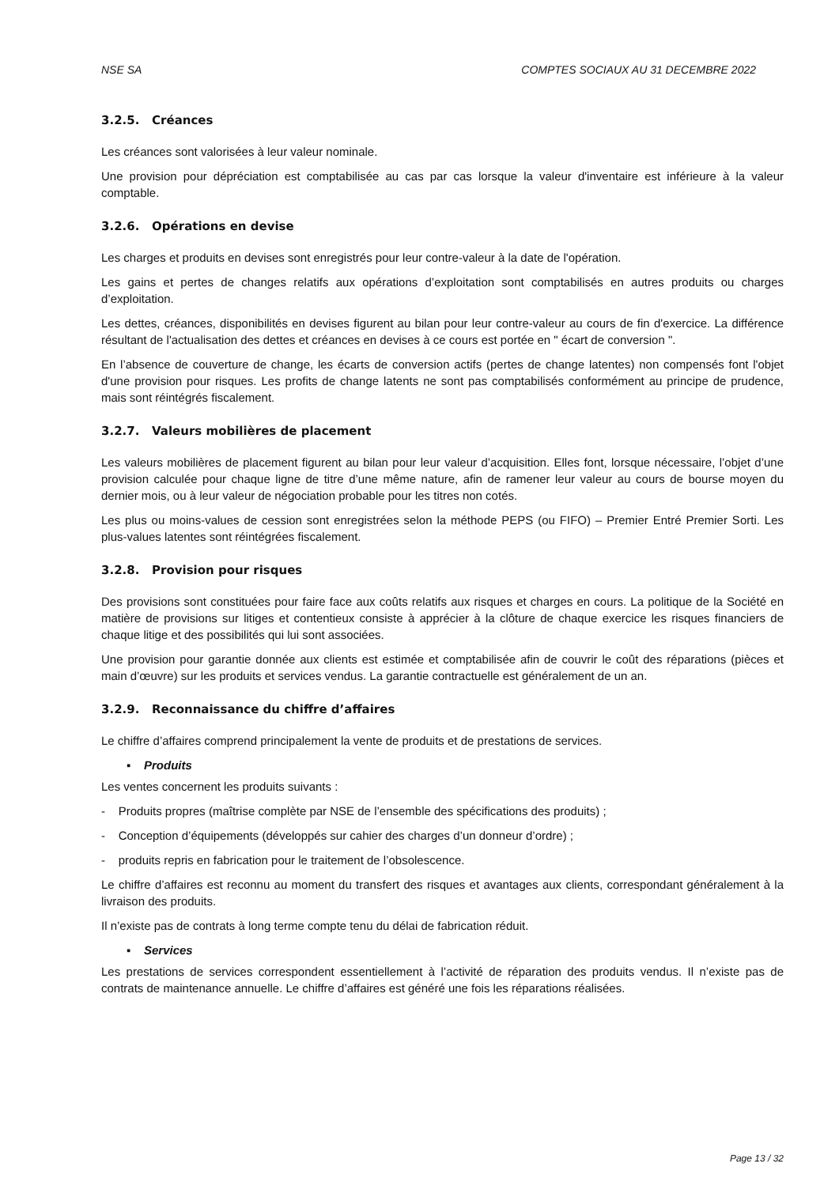NSE SA COMPTES SOCIAUX AU 31 DECEMBRE 2022
3.2.5. Créances
Les créances sont valorisées à leur valeur nominale.
Une provision pour dépréciation est comptabilisée au cas par cas lorsque la valeur d'inventaire est inférieure à la valeur comptable.
3.2.6. Opérations en devise
Les charges et produits en devises sont enregistrés pour leur contre-valeur à la date de l'opération.
Les gains et pertes de changes relatifs aux opérations d’exploitation sont comptabilisés en autres produits ou charges d’exploitation.
Les dettes, créances, disponibilités en devises figurent au bilan pour leur contre-valeur au cours de fin d'exercice. La différence résultant de l'actualisation des dettes et créances en devises à ce cours est portée en " écart de conversion ".
En l’absence de couverture de change, les écarts de conversion actifs (pertes de change latentes) non compensés font l'objet d'une provision pour risques. Les profits de change latents ne sont pas comptabilisés conformément au principe de prudence, mais sont réintégrés fiscalement.
3.2.7. Valeurs mobilières de placement
Les valeurs mobilières de placement figurent au bilan pour leur valeur d’acquisition. Elles font, lorsque nécessaire, l’objet d’une provision calculée pour chaque ligne de titre d’une même nature, afin de ramener leur valeur au cours de bourse moyen du dernier mois, ou à leur valeur de négociation probable pour les titres non cotés.
Les plus ou moins-values de cession sont enregistrées selon la méthode PEPS (ou FIFO) – Premier Entré Premier Sorti. Les plus-values latentes sont réintégrées fiscalement.
3.2.8. Provision pour risques
Des provisions sont constituées pour faire face aux coûts relatifs aux risques et charges en cours. La politique de la Société en matière de provisions sur litiges et contentieux consiste à apprécier à la clôture de chaque exercice les risques financiers de chaque litige et des possibilités qui lui sont associées.
Une provision pour garantie donnée aux clients est estimée et comptabilisée afin de couvrir le coût des réparations (pièces et main d’œuvre) sur les produits et services vendus. La garantie contractuelle est généralement de un an.
3.2.9. Reconnaissance du chiffre d’affaires
Le chiffre d’affaires comprend principalement la vente de produits et de prestations de services.
▪ Produits
Les ventes concernent les produits suivants :
- Produits propres (maîtrise complète par NSE de l’ensemble des spécifications des produits) ;
- Conception d’équipements (développés sur cahier des charges d’un donneur d’ordre) ;
- produits repris en fabrication pour le traitement de l’obsolescence.
Le chiffre d’affaires est reconnu au moment du transfert des risques et avantages aux clients, correspondant généralement à la livraison des produits.
Il n’existe pas de contrats à long terme compte tenu du délai de fabrication réduit.
▪ Services
Les prestations de services correspondent essentiellement à l’activité de réparation des produits vendus. Il n’existe pas de contrats de maintenance annuelle. Le chiffre d’affaires est généré une fois les réparations réalisées.
Page 13 / 32